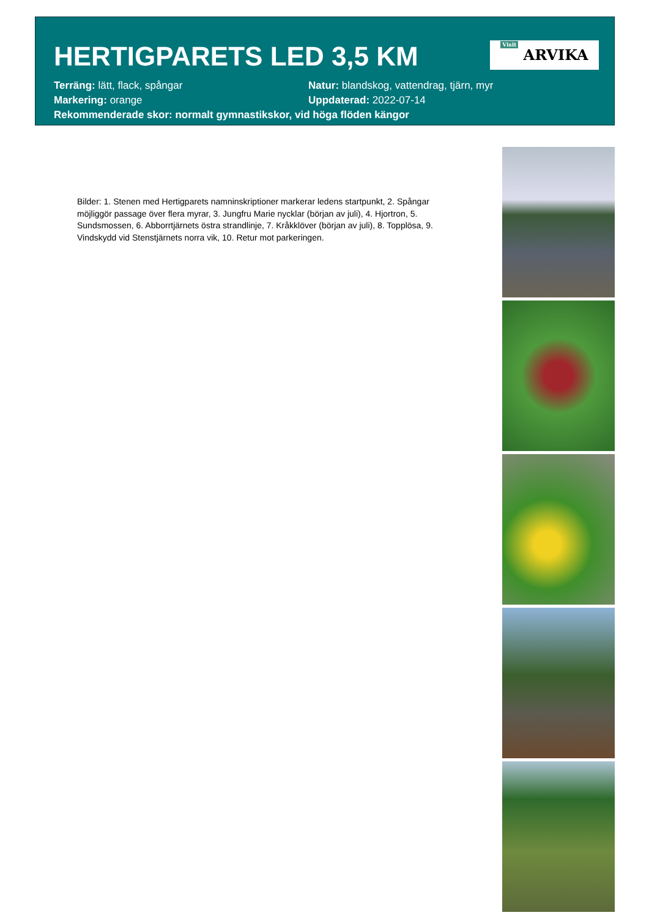HERTIGPARETS LED 3,5 KM
Visit ARVIKA
Terräng: lätt, flack, spångar Natur: blandskog, vattendrag, tjärn, myr
Markering: orange Uppdaterad: 2022-07-14
Rekommenderade skor: normalt gymnastikskor, vid höga flöden kängor
Bilder: 1. Stenen med Hertigparets namninskriptioner markerar ledens startpunkt, 2. Spångar möjliggör passage över flera myrar, 3. Jungfru Marie nycklar (början av juli), 4. Hjortron, 5. Sundsmossen, 6. Abborrtjärnets östra strandlinje, 7. Kråkklöver (början av juli), 8. Topplösa, 9. Vindskydd vid Stenstjärnets norra vik, 10. Retur mot parkeringen.